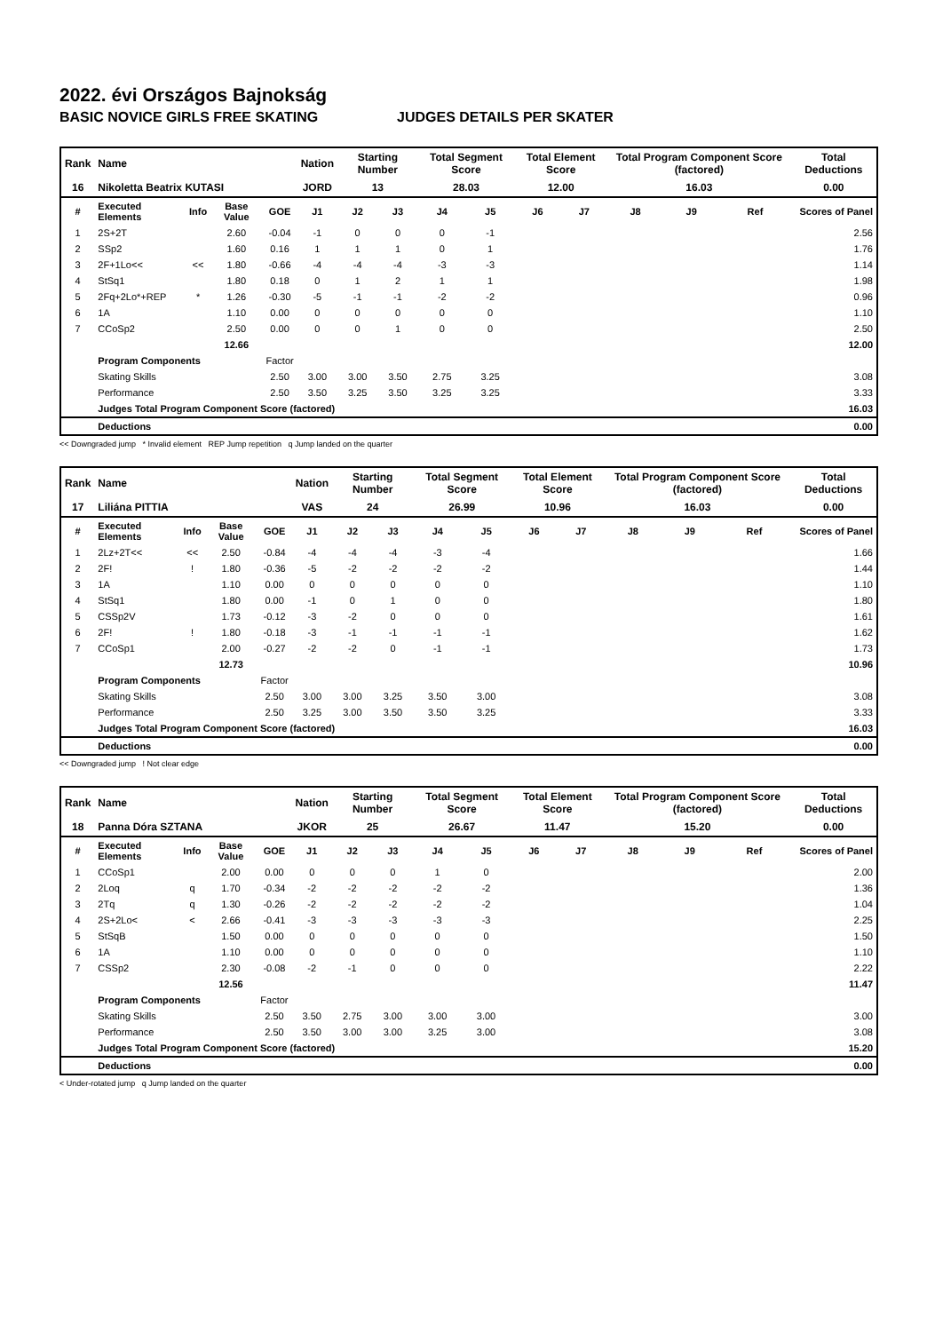2022. évi Országos Bajnokság
BASIC NOVICE GIRLS FREE SKATING JUDGES DETAILS PER SKATER
| Rank | Name | | | | Nation | Starting Number | | Total Segment Score | | Total Element Score | | Total Program Component Score (factored) | | | Total Deductions |
| 16 | Nikoletta Beatrix KUTASI | | | | JORD | 13 | | 28.03 | | 12.00 | | 16.03 | | | 0.00 |
| # | Executed Elements | Info | Base Value | GOE | J1 | J2 | J3 | J4 | J5 | J6 | J7 | J8 | J9 | Ref | Scores of Panel |
| 1 | 2S+2T | | 2.60 | -0.04 | -1 | 0 | 0 | 0 | -1 | | | | | | 2.56 |
| 2 | SSp2 | | 1.60 | 0.16 | 1 | 1 | 1 | 0 | 1 | | | | | | 1.76 |
| 3 | 2F+1Lo<< | << | 1.80 | -0.66 | -4 | -4 | -4 | -3 | -3 | | | | | | 1.14 |
| 4 | StSq1 | | 1.80 | 0.18 | 0 | 1 | 2 | 1 | 1 | | | | | | 1.98 |
| 5 | 2Fq+2Lo*+REP | * | 1.26 | -0.30 | -5 | -1 | -1 | -2 | -2 | | | | | | 0.96 |
| 6 | 1A | | 1.10 | 0.00 | 0 | 0 | 0 | 0 | 0 | | | | | | 1.10 |
| 7 | CCoSp2 | | 2.50 | 0.00 | 0 | 0 | 1 | 0 | 0 | | | | | | 2.50 |
| | | | 12.66 | | | | | | | | | | | | 12.00 |
| | Program Components | | | Factor | | | | | | | | | | | |
| | Skating Skills | | | 2.50 | 3.00 | 3.00 | 3.50 | 2.75 | 3.25 | | | | | | 3.08 |
| | Performance | | | 2.50 | 3.50 | 3.25 | 3.50 | 3.25 | 3.25 | | | | | | 3.33 |
| | Judges Total Program Component Score (factored) | | | | | | | | | | | | | | 16.03 |
| | Deductions | | | | | | | | | | | | | | 0.00 |
<< Downgraded jump * Invalid element REP Jump repetition q Jump landed on the quarter
| Rank | Name | | | | Nation | Starting Number | | Total Segment Score | | Total Element Score | | Total Program Component Score (factored) | | | Total Deductions |
| 17 | Liliána PITTIA | | | | VAS | 24 | | 26.99 | | 10.96 | | 16.03 | | | 0.00 |
| # | Executed Elements | Info | Base Value | GOE | J1 | J2 | J3 | J4 | J5 | J6 | J7 | J8 | J9 | Ref | Scores of Panel |
| 1 | 2Lz+2T<< | << | 2.50 | -0.84 | -4 | -4 | -4 | -3 | -4 | | | | | | 1.66 |
| 2 | 2F! | ! | 1.80 | -0.36 | -5 | -2 | -2 | -2 | -2 | | | | | | 1.44 |
| 3 | 1A | | 1.10 | 0.00 | 0 | 0 | 0 | 0 | 0 | | | | | | 1.10 |
| 4 | StSq1 | | 1.80 | 0.00 | -1 | 0 | 1 | 0 | 0 | | | | | | 1.80 |
| 5 | CSSp2V | | 1.73 | -0.12 | -3 | -2 | 0 | 0 | 0 | | | | | | 1.61 |
| 6 | 2F! | ! | 1.80 | -0.18 | -3 | -1 | -1 | -1 | -1 | | | | | | 1.62 |
| 7 | CCoSp1 | | 2.00 | -0.27 | -2 | -2 | 0 | -1 | -1 | | | | | | 1.73 |
| | | | 12.73 | | | | | | | | | | | | 10.96 |
| | Program Components | | | Factor | | | | | | | | | | | |
| | Skating Skills | | | 2.50 | 3.00 | 3.00 | 3.25 | 3.50 | 3.00 | | | | | | 3.08 |
| | Performance | | | 2.50 | 3.25 | 3.00 | 3.50 | 3.50 | 3.25 | | | | | | 3.33 |
| | Judges Total Program Component Score (factored) | | | | | | | | | | | | | | 16.03 |
| | Deductions | | | | | | | | | | | | | | 0.00 |
<< Downgraded jump ! Not clear edge
| Rank | Name | | | | Nation | Starting Number | | Total Segment Score | | Total Element Score | | Total Program Component Score (factored) | | | Total Deductions |
| 18 | Panna Dóra SZTANA | | | | JKOR | 25 | | 26.67 | | 11.47 | | 15.20 | | | 0.00 |
| # | Executed Elements | Info | Base Value | GOE | J1 | J2 | J3 | J4 | J5 | J6 | J7 | J8 | J9 | Ref | Scores of Panel |
| 1 | CCoSp1 | | 2.00 | 0.00 | 0 | 0 | 0 | 1 | 0 | | | | | | 2.00 |
| 2 | 2Loq | q | 1.70 | -0.34 | -2 | -2 | -2 | -2 | -2 | | | | | | 1.36 |
| 3 | 2Tq | q | 1.30 | -0.26 | -2 | -2 | -2 | -2 | -2 | | | | | | 1.04 |
| 4 | 2S+2Lo< | < | 2.66 | -0.41 | -3 | -3 | -3 | -3 | -3 | | | | | | 2.25 |
| 5 | StSqB | | 1.50 | 0.00 | 0 | 0 | 0 | 0 | 0 | | | | | | 1.50 |
| 6 | 1A | | 1.10 | 0.00 | 0 | 0 | 0 | 0 | 0 | | | | | | 1.10 |
| 7 | CSSp2 | | 2.30 | -0.08 | -2 | -1 | 0 | 0 | 0 | | | | | | 2.22 |
| | | | 12.56 | | | | | | | | | | | | 11.47 |
| | Program Components | | | Factor | | | | | | | | | | | |
| | Skating Skills | | | 2.50 | 3.50 | 2.75 | 3.00 | 3.00 | 3.00 | | | | | | 3.00 |
| | Performance | | | 2.50 | 3.50 | 3.00 | 3.00 | 3.25 | 3.00 | | | | | | 3.08 |
| | Judges Total Program Component Score (factored) | | | | | | | | | | | | | | 15.20 |
| | Deductions | | | | | | | | | | | | | | 0.00 |
< Under-rotated jump q Jump landed on the quarter